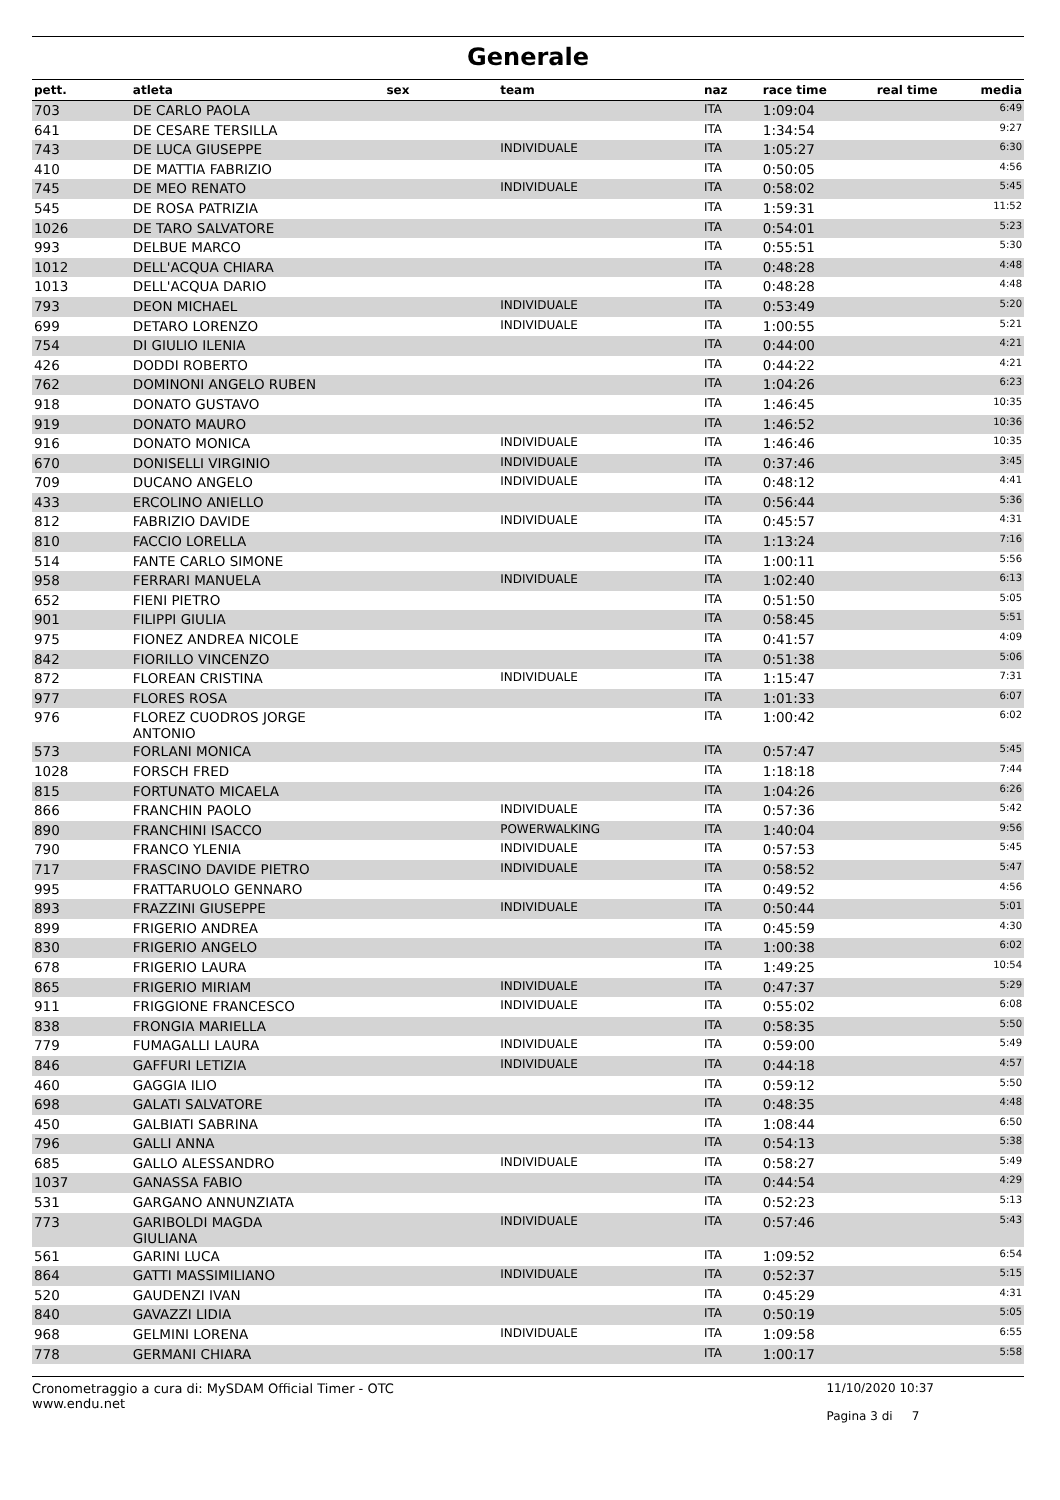Generale
| pett. | atleta | sex | team | naz | race time | real time | media |
| --- | --- | --- | --- | --- | --- | --- | --- |
| 703 | DE CARLO PAOLA | | | ITA | 1:09:04 | | 6:49 |
| 641 | DE CESARE TERSILLA | | | ITA | 1:34:54 | | 9:27 |
| 743 | DE LUCA GIUSEPPE | | INDIVIDUALE | ITA | 1:05:27 | | 6:30 |
| 410 | DE MATTIA FABRIZIO | | | ITA | 0:50:05 | | 4:56 |
| 745 | DE MEO RENATO | | INDIVIDUALE | ITA | 0:58:02 | | 5:45 |
| 545 | DE ROSA PATRIZIA | | | ITA | 1:59:31 | | 11:52 |
| 1026 | DE TARO SALVATORE | | | ITA | 0:54:01 | | 5:23 |
| 993 | DELBUE MARCO | | | ITA | 0:55:51 | | 5:30 |
| 1012 | DELL'ACQUA CHIARA | | | ITA | 0:48:28 | | 4:48 |
| 1013 | DELL'ACQUA DARIO | | | ITA | 0:48:28 | | 4:48 |
| 793 | DEON MICHAEL | | INDIVIDUALE | ITA | 0:53:49 | | 5:20 |
| 699 | DETARO LORENZO | | INDIVIDUALE | ITA | 1:00:55 | | 5:21 |
| 754 | DI GIULIO ILENIA | | | ITA | 0:44:00 | | 4:21 |
| 426 | DODDI ROBERTO | | | ITA | 0:44:22 | | 4:21 |
| 762 | DOMINONI ANGELO RUBEN | | | ITA | 1:04:26 | | 6:23 |
| 918 | DONATO GUSTAVO | | | ITA | 1:46:45 | | 10:35 |
| 919 | DONATO MAURO | | | ITA | 1:46:52 | | 10:36 |
| 916 | DONATO MONICA | | INDIVIDUALE | ITA | 1:46:46 | | 10:35 |
| 670 | DONISELLI VIRGINIO | | INDIVIDUALE | ITA | 0:37:46 | | 3:45 |
| 709 | DUCANO ANGELO | | INDIVIDUALE | ITA | 0:48:12 | | 4:41 |
| 433 | ERCOLINO ANIELLO | | | ITA | 0:56:44 | | 5:36 |
| 812 | FABRIZIO DAVIDE | | INDIVIDUALE | ITA | 0:45:57 | | 4:31 |
| 810 | FACCIO LORELLA | | | ITA | 1:13:24 | | 7:16 |
| 514 | FANTE CARLO SIMONE | | | ITA | 1:00:11 | | 5:56 |
| 958 | FERRARI MANUELA | | INDIVIDUALE | ITA | 1:02:40 | | 6:13 |
| 652 | FIENI PIETRO | | | ITA | 0:51:50 | | 5:05 |
| 901 | FILIPPI GIULIA | | | ITA | 0:58:45 | | 5:51 |
| 975 | FIONEZ ANDREA NICOLE | | | ITA | 0:41:57 | | 4:09 |
| 842 | FIORILLO VINCENZO | | | ITA | 0:51:38 | | 5:06 |
| 872 | FLOREAN CRISTINA | | INDIVIDUALE | ITA | 1:15:47 | | 7:31 |
| 977 | FLORES ROSA | | | ITA | 1:01:33 | | 6:07 |
| 976 | FLOREZ CUODROS JORGE ANTONIO | | | ITA | 1:00:42 | | 6:02 |
| 573 | FORLANI MONICA | | | ITA | 0:57:47 | | 5:45 |
| 1028 | FORSCH FRED | | | ITA | 1:18:18 | | 7:44 |
| 815 | FORTUNATO MICAELA | | | ITA | 1:04:26 | | 6:26 |
| 866 | FRANCHIN PAOLO | | INDIVIDUALE | ITA | 0:57:36 | | 5:42 |
| 890 | FRANCHINI ISACCO | | POWERWALKING | ITA | 1:40:04 | | 9:56 |
| 790 | FRANCO YLENIA | | INDIVIDUALE | ITA | 0:57:53 | | 5:45 |
| 717 | FRASCINO DAVIDE PIETRO | | INDIVIDUALE | ITA | 0:58:52 | | 5:47 |
| 995 | FRATTARUOLO GENNARO | | | ITA | 0:49:52 | | 4:56 |
| 893 | FRAZZINI GIUSEPPE | | INDIVIDUALE | ITA | 0:50:44 | | 5:01 |
| 899 | FRIGERIO ANDREA | | | ITA | 0:45:59 | | 4:30 |
| 830 | FRIGERIO ANGELO | | | ITA | 1:00:38 | | 6:02 |
| 678 | FRIGERIO LAURA | | | ITA | 1:49:25 | | 10:54 |
| 865 | FRIGERIO MIRIAM | | INDIVIDUALE | ITA | 0:47:37 | | 5:29 |
| 911 | FRIGGIONE FRANCESCO | | INDIVIDUALE | ITA | 0:55:02 | | 6:08 |
| 838 | FRONGIA MARIELLA | | | ITA | 0:58:35 | | 5:50 |
| 779 | FUMAGALLI LAURA | | INDIVIDUALE | ITA | 0:59:00 | | 5:49 |
| 846 | GAFFURI LETIZIA | | INDIVIDUALE | ITA | 0:44:18 | | 4:57 |
| 460 | GAGGIA ILIO | | | ITA | 0:59:12 | | 5:50 |
| 698 | GALATI SALVATORE | | | ITA | 0:48:35 | | 4:48 |
| 450 | GALBIATI SABRINA | | | ITA | 1:08:44 | | 6:50 |
| 796 | GALLI ANNA | | | ITA | 0:54:13 | | 5:38 |
| 685 | GALLO ALESSANDRO | | INDIVIDUALE | ITA | 0:58:27 | | 5:49 |
| 1037 | GANASSA FABIO | | | ITA | 0:44:54 | | 4:29 |
| 531 | GARGANO ANNUNZIATA | | | ITA | 0:52:23 | | 5:13 |
| 773 | GARIBOLDI MAGDA GIULIANA | | INDIVIDUALE | ITA | 0:57:46 | | 5:43 |
| 561 | GARINI LUCA | | | ITA | 1:09:52 | | 6:54 |
| 864 | GATTI MASSIMILIANO | | INDIVIDUALE | ITA | 0:52:37 | | 5:15 |
| 520 | GAUDENZI IVAN | | | ITA | 0:45:29 | | 4:31 |
| 840 | GAVAZZI LIDIA | | | ITA | 0:50:19 | | 5:05 |
| 968 | GELMINI LORENA | | INDIVIDUALE | ITA | 1:09:58 | | 6:55 |
| 778 | GERMANI CHIARA | | | ITA | 1:00:17 | | 5:58 |
Cronometraggio a cura di: MySDAM Official Timer - OTC
www.endu.net
11/10/2020 10:37
Pagina 3 di 7